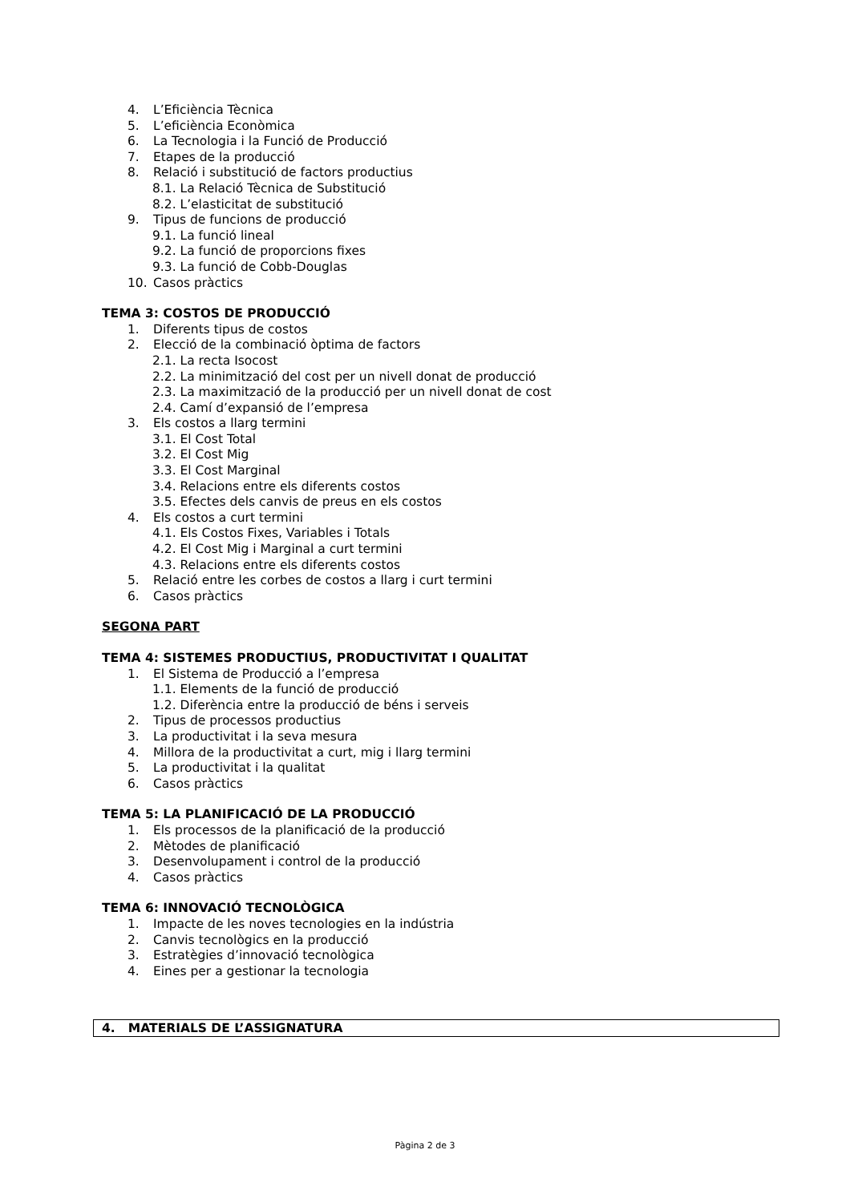4. L’Eficiència Tècnica
5. L’eficiència Econòmica
6. La Tecnologia i la Funció de Producció
7. Etapes de la producció
8. Relació i substitució de factors productius
8.1. La Relació Tècnica de Substitució
8.2. L’elasticitat de substitució
9. Tipus de funcions de producció
9.1. La funció lineal
9.2. La funció de proporcions fixes
9.3. La funció de Cobb-Douglas
10. Casos pràctics
TEMA 3: COSTOS DE PRODUCCIÓ
1. Diferents tipus de costos
2. Elecció de la combinació òptima de factors
2.1. La recta Isocost
2.2. La minimització del cost per un nivell donat de producció
2.3. La maximització de la producció per un nivell donat de cost
2.4. Camí d’expansió de l’empresa
3. Els costos a llarg termini
3.1. El Cost Total
3.2. El Cost Mig
3.3. El Cost Marginal
3.4. Relacions entre els diferents costos
3.5. Efectes dels canvis de preus en els costos
4. Els costos a curt termini
4.1. Els Costos Fixes, Variables i Totals
4.2. El Cost Mig i Marginal a curt termini
4.3. Relacions entre els diferents costos
5. Relació entre les corbes de costos a llarg i curt termini
6. Casos pràctics
SEGONA PART
TEMA 4: SISTEMES PRODUCTIUS, PRODUCTIVITAT I QUALITAT
1. El Sistema de Producció a l’empresa
1.1. Elements de la funció de producció
1.2. Diferència entre la producció de béns i serveis
2. Tipus de processos productius
3. La productivitat i la seva mesura
4. Millora de la productivitat a curt, mig i llarg termini
5. La productivitat i la qualitat
6. Casos pràctics
TEMA 5: LA PLANIFICACIÓ DE LA PRODUCCIÓ
1. Els processos de la planificació de la producció
2. Mètodes de planificació
3. Desenvolupament i control de la producció
4. Casos pràctics
TEMA 6: INNOVACIÓ TECNOLÒGICA
1. Impacte de les noves tecnologies en la indústria
2. Canvis tecnològics en la producció
3. Estratègies d’innovació tecnològica
4. Eines per a gestionar la tecnologia
4. MATERIALS DE L’ASSIGNATURA
Pàgina 2 de 3